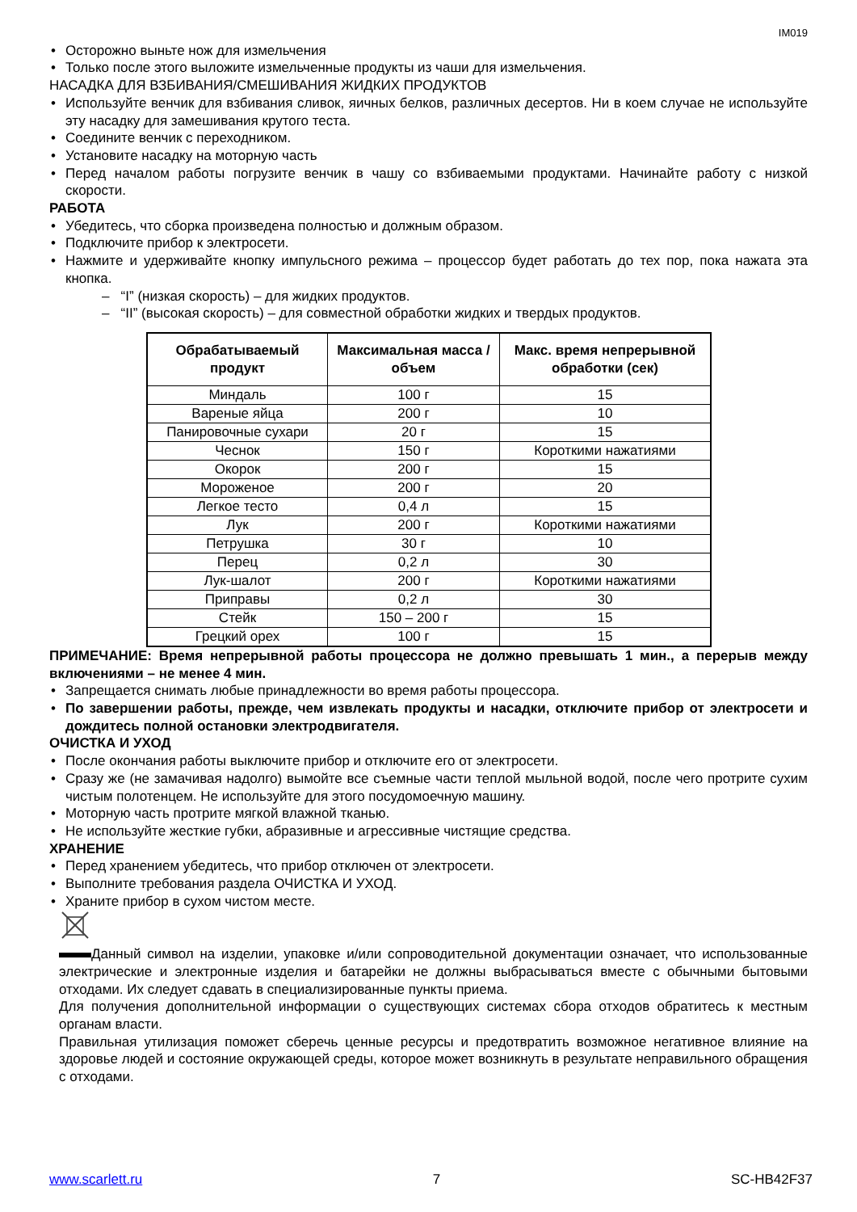IM019
Осторожно выньте нож для измельчения
Только после этого выложите измельченные продукты из чаши для измельчения.
НАСАДКА ДЛЯ ВЗБИВАНИЯ/СМЕШИВАНИЯ ЖИДКИХ ПРОДУКТОВ
Используйте венчик для взбивания сливок, яичных белков, различных десертов. Ни в коем случае не используйте эту насадку для замешивания крутого теста.
Соедините венчик с переходником.
Установите насадку на моторную часть
Перед началом работы погрузите венчик в чашу со взбиваемыми продуктами. Начинайте работу с низкой скорости.
РАБОТА
Убедитесь, что сборка произведена полностью и должным образом.
Подключите прибор к электросети.
Нажмите и удерживайте кнопку импульсного режима – процессор будет работать до тех пор, пока нажата эта кнопка.
– “I” (низкая скорость) – для жидких продуктов.
– “II” (высокая скорость) – для совместной обработки жидких и твердых продуктов.
| Обрабатываемый продукт | Максимальная масса / объем | Макс. время непрерывной обработки (сек) |
| --- | --- | --- |
| Миндаль | 100 г | 15 |
| Вареные яйца | 200 г | 10 |
| Панировочные сухари | 20 г | 15 |
| Чеснок | 150 г | Короткими нажатиями |
| Окорок | 200 г | 15 |
| Мороженое | 200 г | 20 |
| Легкое тесто | 0,4 л | 15 |
| Лук | 200 г | Короткими нажатиями |
| Петрушка | 30 г | 10 |
| Перец | 0,2 л | 30 |
| Лук-шалот | 200 г | Короткими нажатиями |
| Приправы | 0,2 л | 30 |
| Стейк | 150 – 200 г | 15 |
| Грецкий орех | 100 г | 15 |
ПРИМЕЧАНИЕ: Время непрерывной работы процессора не должно превышать 1 мин., а перерыв между включениями – не менее 4 мин.
Запрещается снимать любые принадлежности во время работы процессора.
По завершении работы, прежде, чем извлекать продукты и насадки, отключите прибор от электросети и дождитесь полной остановки электродвигателя.
ОЧИСТКА И УХОД
После окончания работы выключите прибор и отключите его от электросети.
Сразу же (не замачивая надолго) вымойте все съемные части теплой мыльной водой, после чего протрите сухим чистым полотенцем. Не используйте для этого посудомоечную машину.
Моторную часть протрите мягкой влажной тканью.
Не используйте жесткие губки, абразивные и агрессивные чистящие средства.
ХРАНЕНИЕ
Перед хранением убедитесь, что прибор отключен от электросети.
Выполните требования раздела ОЧИСТКА И УХОД.
Храните прибор в сухом чистом месте.
Данный символ на изделии, упаковке и/или сопроводительной документации означает, что использованные электрические и электронные изделия и батарейки не должны выбрасываться вместе с обычными бытовыми отходами. Их следует сдавать в специализированные пункты приема.
Для получения дополнительной информации о существующих системах сбора отходов обратитесь к местным органам власти.
Правильная утилизация поможет сберечь ценные ресурсы и предотвратить возможное негативное влияние на здоровье людей и состояние окружающей среды, которое может возникнуть в результате неправильного обращения с отходами.
www.scarlett.ru 7 SC-HB42F37